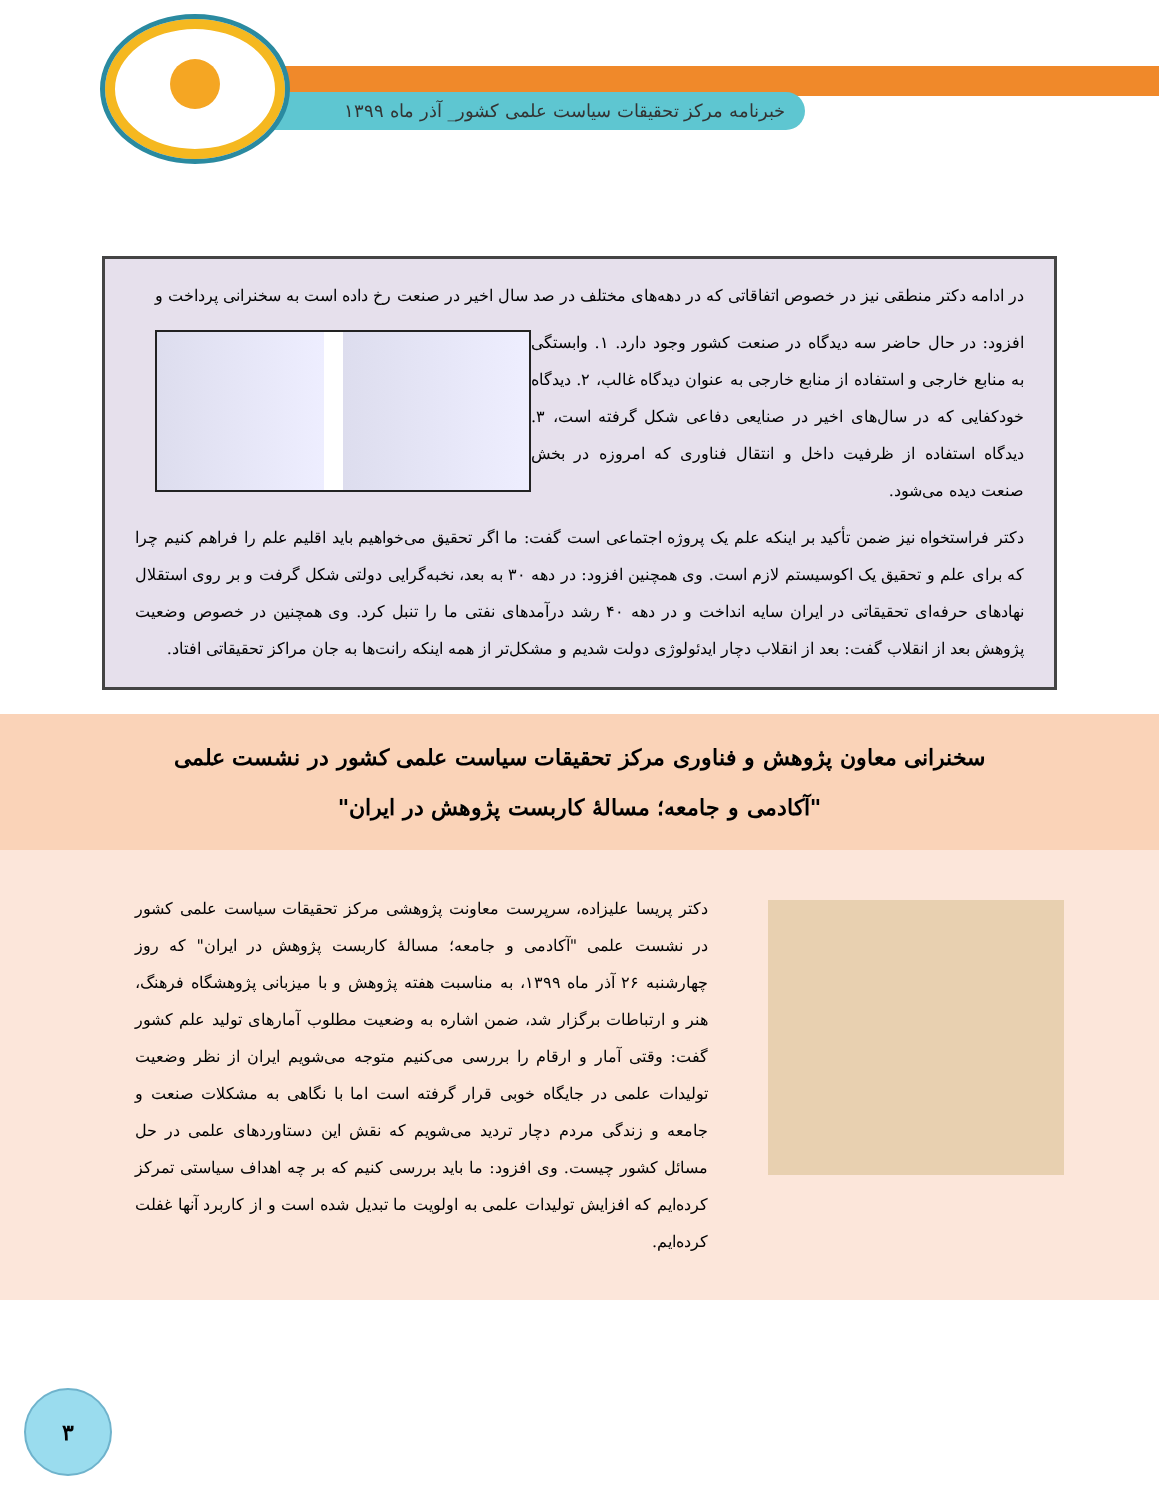خبرنامه مرکز تحقیقات سیاست علمی کشور_ آذر ماه ۱۳۹۹
در ادامه دکتر منطقی نیز در خصوص اتفاقاتی که در دهه‌های مختلف در صد سال اخیر در صنعت رخ داده است به سخنرانی پرداخت و
افزود: در حال حاضر سه دیدگاه در صنعت کشور وجود دارد. ۱. وابستگی به منابع خارجی و استفاده از منابع خارجی به عنوان دیدگاه غالب، ۲. دیدگاه خودکفایی که در سال‌های اخیر در صنایعی دفاعی شکل گرفته است، ۳. دیدگاه استفاده از ظرفیت داخل و انتقال فناوری که امروزه در بخش صنعت دیده می‌شود.
دکتر فراستخواه نیز ضمن تأکید بر اینکه علم یک پروژه اجتماعی است گفت: ما اگر تحقیق می‌خواهیم باید اقلیم علم را فراهم کنیم چرا که برای علم و تحقیق یک اکوسیستم لازم است. وی همچنین افزود: در دهه ۳۰ به بعد، نخبه‌گرایی دولتی شکل گرفت و بر روی استقلال نهادهای حرفه‌ای تحقیقاتی در ایران سایه انداخت و در دهه ۴۰ رشد درآمدهای نفتی ما را تنبل کرد. وی همچنین در خصوص وضعیت پژوهش بعد از انقلاب گفت: بعد از انقلاب دچار ایدئولوژی دولت شدیم و مشکل‌تر از همه اینکه رانت‌ها به جان مراکز تحقیقاتی افتاد.
سخنرانی معاون پژوهش و فناوری مرکز تحقیقات سیاست علمی کشور در نشست علمی "آکادمی و جامعه؛ مسالهٔ کاربست پژوهش در ایران"
دکتر پریسا علیزاده، سرپرست معاونت پژوهشی مرکز تحقیقات سیاست علمی کشور در نشست علمی "آکادمی و جامعه؛ مسالهٔ کاربست پژوهش در ایران" که روز چهارشنبه ۲۶ آذر ماه ۱۳۹۹، به مناسبت هفته پژوهش و با میزبانی پژوهشگاه فرهنگ، هنر و ارتباطات برگزار شد، ضمن اشاره به وضعیت مطلوب آمارهای تولید علم کشور گفت: وقتی آمار و ارقام را بررسی می‌کنیم متوجه می‌شویم ایران از نظر وضعیت تولیدات علمی در جایگاه خوبی قرار گرفته است اما با نگاهی به مشکلات صنعت و جامعه و زندگی مردم دچار تردید می‌شویم که نقش این دستاوردهای علمی در حل مسائل کشور چیست. وی افزود: ما باید بررسی کنیم که بر چه اهداف سیاستی تمرکز کرده‌ایم که افزایش تولیدات علمی به اولویت ما تبدیل شده است و از کاربرد آنها غفلت کرده‌ایم.
۳